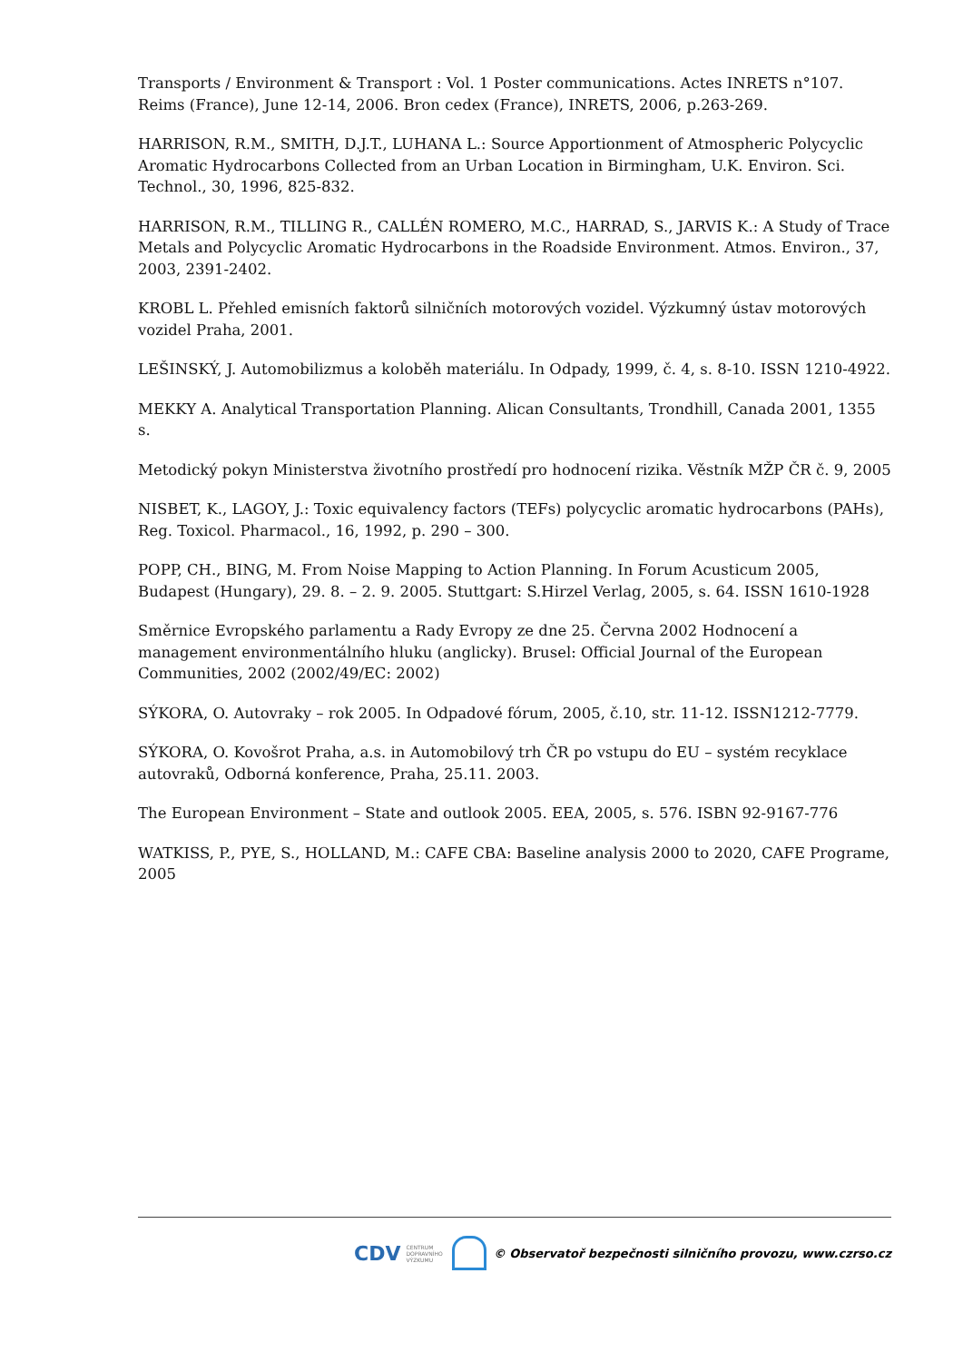Transports / Environment & Transport : Vol. 1 Poster communications. Actes INRETS n°107. Reims (France), June 12-14, 2006. Bron cedex (France), INRETS, 2006, p.263-269.
HARRISON, R.M., SMITH, D.J.T., LUHANA L.: Source Apportionment of Atmospheric Polycyclic Aromatic Hydrocarbons Collected from an Urban Location in Birmingham, U.K. Environ. Sci. Technol., 30, 1996, 825-832.
HARRISON, R.M., TILLING R., CALLÉN ROMERO, M.C., HARRAD, S., JARVIS K.: A Study of Trace Metals and Polycyclic Aromatic Hydrocarbons in the Roadside Environment. Atmos. Environ., 37, 2003, 2391-2402.
KROBL L. Přehled emisních faktorů silničních motorových vozidel. Výzkumný ústav motorových vozidel Praha, 2001.
LEŠINSKÝ, J. Automobilizmus a koloběh materiálu. In Odpady, 1999, č. 4, s. 8-10. ISSN 1210-4922.
MEKKY A. Analytical Transportation Planning. Alican Consultants, Trondhill, Canada 2001, 1355 s.
Metodický pokyn Ministerstva životního prostředí pro hodnocení rizika. Věstník MŽP ČR č. 9, 2005
NISBET, K., LAGOY, J.: Toxic equivalency factors (TEFs) polycyclic aromatic hydrocarbons (PAHs), Reg. Toxicol. Pharmacol., 16, 1992, p. 290 – 300.
POPP, CH., BING, M. From Noise Mapping to Action Planning. In Forum Acusticum 2005, Budapest (Hungary), 29. 8. – 2. 9. 2005. Stuttgart: S.Hirzel Verlag, 2005, s. 64. ISSN 1610-1928
Směrnice Evropského parlamentu a Rady Evropy ze dne 25. Června 2002 Hodnocení a management environmentálního hluku (anglicky). Brusel: Official Journal of the European Communities, 2002 (2002/49/EC: 2002)
SÝKORA, O. Autovraky – rok 2005. In Odpadové fórum, 2005, č.10, str. 11-12. ISSN1212-7779.
SÝKORA, O. Kovošrot Praha, a.s. in Automobilový trh ČR po vstupu do EU – systém recyklace autovraků, Odborná konference, Praha, 25.11. 2003.
The European Environment – State and outlook 2005. EEA, 2005, s. 576. ISBN 92-9167-776
WATKISS, P., PYE, S., HOLLAND, M.: CAFE CBA: Baseline analysis 2000 to 2020, CAFE Programe, 2005
CDV CENTRUM
DOPRAVNÍHO
VÝZKUMU
© Observatoř bezpečnosti silničního provozu, www.czrso.cz